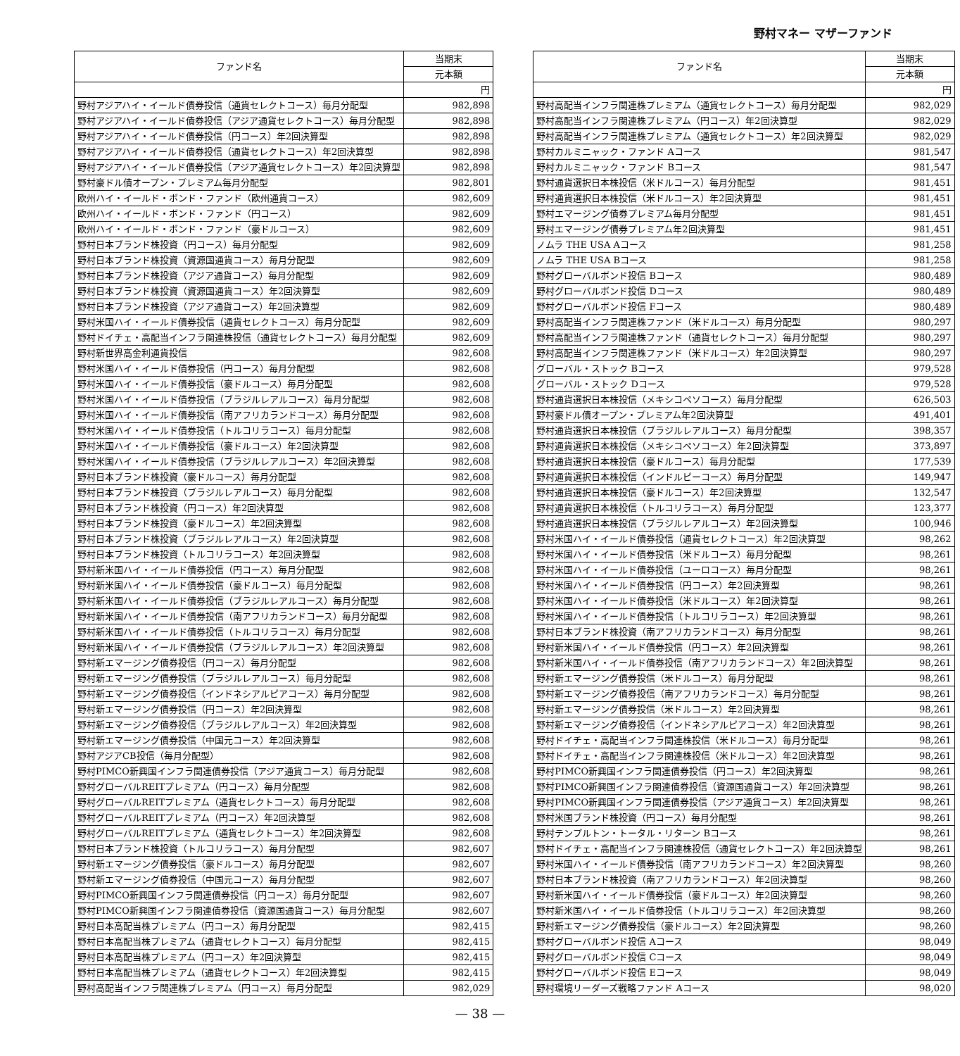野村マネー マザーファンド
| ファンド名 | 当期末 |
| --- | --- |
| | 元本額 |
| | 円 |
| 野村アジアハイ・イールド債券投信（通貨セレクトコース）毎月分配型 | 982,898 |
| 野村アジアハイ・イールド債券投信（アジア通貨セレクトコース）毎月分配型 | 982,898 |
| 野村アジアハイ・イールド債券投信（円コース）年2回決算型 | 982,898 |
| 野村アジアハイ・イールド債券投信（通貨セレクトコース）年2回決算型 | 982,898 |
| 野村アジアハイ・イールド債券投信（アジア通貨セレクトコース）年2回決算型 | 982,898 |
| 野村豪ドル債オープン・プレミアム毎月分配型 | 982,801 |
| 欧州ハイ・イールド・ボンド・ファンド（欧州通貨コース） | 982,609 |
| 欧州ハイ・イールド・ボンド・ファンド（円コース） | 982,609 |
| 欧州ハイ・イールド・ボンド・ファンド（豪ドルコース） | 982,609 |
| 野村日本ブランド株投資（円コース）毎月分配型 | 982,609 |
| 野村日本ブランド株投資（資源国通貨コース）毎月分配型 | 982,609 |
| 野村日本ブランド株投資（アジア通貨コース）毎月分配型 | 982,609 |
| 野村日本ブランド株投資（資源国通貨コース）年2回決算型 | 982,609 |
| 野村日本ブランド株投資（アジア通貨コース）年2回決算型 | 982,609 |
| 野村米国ハイ・イールド債券投信（通貨セレクトコース）毎月分配型 | 982,609 |
| 野村ドイチェ・高配当インフラ関連株投信（通貨セレクトコース）毎月分配型 | 982,609 |
| 野村新世界高金利通貨投信 | 982,608 |
| 野村米国ハイ・イールド債券投信（円コース）毎月分配型 | 982,608 |
| 野村米国ハイ・イールド債券投信（豪ドルコース）毎月分配型 | 982,608 |
| 野村米国ハイ・イールド債券投信（ブラジルレアルコース）毎月分配型 | 982,608 |
| 野村米国ハイ・イールド債券投信（南アフリカランドコース）毎月分配型 | 982,608 |
| 野村米国ハイ・イールド債券投信（トルコリラコース）毎月分配型 | 982,608 |
| 野村米国ハイ・イールド債券投信（豪ドルコース）年2回決算型 | 982,608 |
| 野村米国ハイ・イールド債券投信（ブラジルレアルコース）年2回決算型 | 982,608 |
| 野村日本ブランド株投資（豪ドルコース）毎月分配型 | 982,608 |
| 野村日本ブランド株投資（ブラジルレアルコース）毎月分配型 | 982,608 |
| 野村日本ブランド株投資（円コース）年2回決算型 | 982,608 |
| 野村日本ブランド株投資（豪ドルコース）年2回決算型 | 982,608 |
| 野村日本ブランド株投資（ブラジルレアルコース）年2回決算型 | 982,608 |
| 野村日本ブランド株投資（トルコリラコース）年2回決算型 | 982,608 |
| 野村新米国ハイ・イールド債券投信（円コース）毎月分配型 | 982,608 |
| 野村新米国ハイ・イールド債券投信（豪ドルコース）毎月分配型 | 982,608 |
| 野村新米国ハイ・イールド債券投信（ブラジルレアルコース）毎月分配型 | 982,608 |
| 野村新米国ハイ・イールド債券投信（南アフリカランドコース）毎月分配型 | 982,608 |
| 野村新米国ハイ・イールド債券投信（トルコリラコース）毎月分配型 | 982,608 |
| 野村新米国ハイ・イールド債券投信（ブラジルレアルコース）年2回決算型 | 982,608 |
| 野村新エマージング債券投信（円コース）毎月分配型 | 982,608 |
| 野村新エマージング債券投信（ブラジルレアルコース）毎月分配型 | 982,608 |
| 野村新エマージング債券投信（インドネシアルピアコース）毎月分配型 | 982,608 |
| 野村新エマージング債券投信（円コース）年2回決算型 | 982,608 |
| 野村新エマージング債券投信（ブラジルレアルコース）年2回決算型 | 982,608 |
| 野村新エマージング債券投信（中国元コース）年2回決算型 | 982,608 |
| 野村アジアCB投信（毎月分配型） | 982,608 |
| 野村PIMCO新興国インフラ関連債券投信（アジア通貨コース）毎月分配型 | 982,608 |
| 野村グローバルREITプレミアム（円コース）毎月分配型 | 982,608 |
| 野村グローバルREITプレミアム（通貨セレクトコース）毎月分配型 | 982,608 |
| 野村グローバルREITプレミアム（円コース）年2回決算型 | 982,608 |
| 野村グローバルREITプレミアム（通貨セレクトコース）年2回決算型 | 982,608 |
| 野村日本ブランド株投資（トルコリラコース）毎月分配型 | 982,607 |
| 野村新エマージング債券投信（豪ドルコース）毎月分配型 | 982,607 |
| 野村新エマージング債券投信（中国元コース）毎月分配型 | 982,607 |
| 野村PIMCO新興国インフラ関連債券投信（円コース）毎月分配型 | 982,607 |
| 野村PIMCO新興国インフラ関連債券投信（資源国通貨コース）毎月分配型 | 982,607 |
| 野村日本高配当株プレミアム（円コース）毎月分配型 | 982,415 |
| 野村日本高配当株プレミアム（通貨セレクトコース）毎月分配型 | 982,415 |
| 野村日本高配当株プレミアム（円コース）年2回決算型 | 982,415 |
| 野村日本高配当株プレミアム（通貨セレクトコース）年2回決算型 | 982,415 |
| 野村高配当インフラ関連株プレミアム（円コース）毎月分配型 | 982,029 |
| ファンド名 | 当期末 |
| --- | --- |
| | 元本額 |
| | 円 |
| 野村高配当インフラ関連株プレミアム（通貨セレクトコース）毎月分配型 | 982,029 |
| 野村高配当インフラ関連株プレミアム（円コース）年2回決算型 | 982,029 |
| 野村高配当インフラ関連株プレミアム（通貨セレクトコース）年2回決算型 | 982,029 |
| 野村カルミニャック・ファンド Aコース | 981,547 |
| 野村カルミニャック・ファンド Bコース | 981,547 |
| 野村通貨選択日本株投信（米ドルコース）毎月分配型 | 981,451 |
| 野村通貨選択日本株投信（米ドルコース）年2回決算型 | 981,451 |
| 野村エマージング債券プレミアム毎月分配型 | 981,451 |
| 野村エマージング債券プレミアム年2回決算型 | 981,451 |
| ノムラ THE USA Aコース | 981,258 |
| ノムラ THE USA Bコース | 981,258 |
| 野村グローバルボンド投信 Bコース | 980,489 |
| 野村グローバルボンド投信 Dコース | 980,489 |
| 野村グローバルボンド投信 Fコース | 980,489 |
| 野村高配当インフラ関連株ファンド（米ドルコース）毎月分配型 | 980,297 |
| 野村高配当インフラ関連株ファンド（通貨セレクトコース）毎月分配型 | 980,297 |
| 野村高配当インフラ関連株ファンド（米ドルコース）年2回決算型 | 980,297 |
| グローバル・ストック Bコース | 979,528 |
| グローバル・ストック Dコース | 979,528 |
| 野村通貨選択日本株投信（メキシコペソコース）毎月分配型 | 626,503 |
| 野村豪ドル債オープン・プレミアム年2回決算型 | 491,401 |
| 野村通貨選択日本株投信（ブラジルレアルコース）毎月分配型 | 398,357 |
| 野村通貨選択日本株投信（メキシコペソコース）年2回決算型 | 373,897 |
| 野村通貨選択日本株投信（豪ドルコース）毎月分配型 | 177,539 |
| 野村通貨選択日本株投信（インドルピーコース）毎月分配型 | 149,947 |
| 野村通貨選択日本株投信（豪ドルコース）年2回決算型 | 132,547 |
| 野村通貨選択日本株投信（トルコリラコース）毎月分配型 | 123,377 |
| 野村通貨選択日本株投信（ブラジルレアルコース）年2回決算型 | 100,946 |
| 野村米国ハイ・イールド債券投信（通貨セレクトコース）年2回決算型 | 98,262 |
| 野村米国ハイ・イールド債券投信（米ドルコース）毎月分配型 | 98,261 |
| 野村米国ハイ・イールド債券投信（ユーロコース）毎月分配型 | 98,261 |
| 野村米国ハイ・イールド債券投信（円コース）年2回決算型 | 98,261 |
| 野村米国ハイ・イールド債券投信（米ドルコース）年2回決算型 | 98,261 |
| 野村米国ハイ・イールド債券投信（トルコリラコース）年2回決算型 | 98,261 |
| 野村日本ブランド株投資（南アフリカランドコース）毎月分配型 | 98,261 |
| 野村新米国ハイ・イールド債券投信（円コース）年2回決算型 | 98,261 |
| 野村新米国ハイ・イールド債券投信（南アフリカランドコース）年2回決算型 | 98,261 |
| 野村新エマージング債券投信（米ドルコース）毎月分配型 | 98,261 |
| 野村新エマージング債券投信（南アフリカランドコース）毎月分配型 | 98,261 |
| 野村新エマージング債券投信（米ドルコース）年2回決算型 | 98,261 |
| 野村新エマージング債券投信（インドネシアルピアコース）年2回決算型 | 98,261 |
| 野村ドイチェ・高配当インフラ関連株投信（米ドルコース）毎月分配型 | 98,261 |
| 野村ドイチェ・高配当インフラ関連株投信（米ドルコース）年2回決算型 | 98,261 |
| 野村PIMCO新興国インフラ関連債券投信（円コース）年2回決算型 | 98,261 |
| 野村PIMCO新興国インフラ関連債券投信（資源国通貨コース）年2回決算型 | 98,261 |
| 野村PIMCO新興国インフラ関連債券投信（アジア通貨コース）年2回決算型 | 98,261 |
| 野村米国ブランド株投資（円コース）毎月分配型 | 98,261 |
| 野村テンプルトン・トータル・リターン Bコース | 98,261 |
| 野村ドイチェ・高配当インフラ関連株投信（通貨セレクトコース）年2回決算型 | 98,261 |
| 野村米国ハイ・イールド債券投信（南アフリカランドコース）年2回決算型 | 98,260 |
| 野村日本ブランド株投資（南アフリカランドコース）年2回決算型 | 98,260 |
| 野村新米国ハイ・イールド債券投信（豪ドルコース）年2回決算型 | 98,260 |
| 野村新米国ハイ・イールド債券投信（トルコリラコース）年2回決算型 | 98,260 |
| 野村新エマージング債券投信（豪ドルコース）年2回決算型 | 98,260 |
| 野村グローバルボンド投信 Aコース | 98,049 |
| 野村グローバルボンド投信 Cコース | 98,049 |
| 野村グローバルボンド投信 Eコース | 98,049 |
| 野村環境リーダーズ戦略ファンド Aコース | 98,020 |
— 38 —